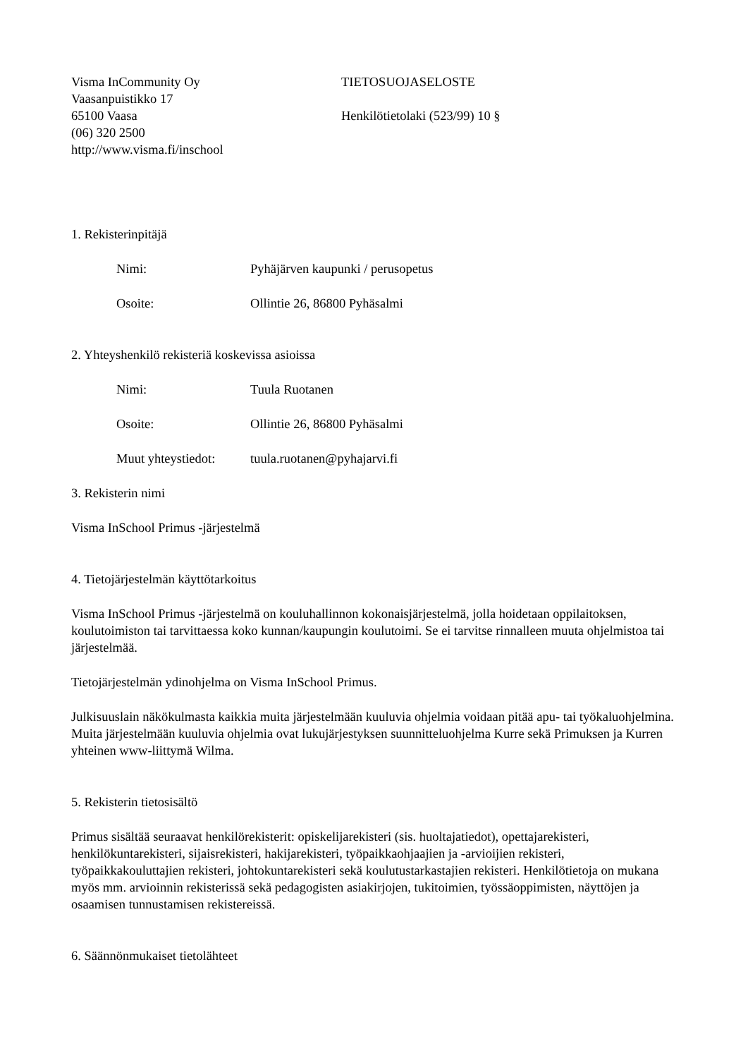Visma InCommunity Oy
Vaasanpuistikko 17
65100 Vaasa
(06) 320 2500
http://www.visma.fi/inschool
TIETOSUOJASELOSTE
Henkilötietolaki (523/99) 10 §
1. Rekisterinpitäjä
Nimi: Pyhäjärven kaupunki / perusopetus
Osoite: Ollintie 26, 86800 Pyhäsalmi
2. Yhteyshenkilö rekisteriä koskevissa asioissa
Nimi: Tuula Ruotanen
Osoite: Ollintie 26, 86800 Pyhäsalmi
Muut yhteystiedot:
tuula.ruotanen@pyhajarvi.fi
3. Rekisterin nimi
Visma InSchool Primus -järjestelmä
4. Tietojärjestelmän käyttötarkoitus
Visma InSchool Primus -järjestelmä on kouluhallinnon kokonaisjärjestelmä, jolla hoidetaan oppilaitoksen, koulutoimiston tai tarvittaessa koko kunnan/kaupungin koulutoimi. Se ei tarvitse rinnalleen muuta ohjelmistoa tai järjestelmää.
Tietojärjestelmän ydinohjelma on Visma InSchool Primus.
Julkisuuslain näkökulmasta kaikkia muita järjestelmään kuuluvia ohjelmia voidaan pitää apu- tai työkaluohjelmina. Muita järjestelmään kuuluvia ohjelmia ovat lukujärjestyksen suunnitteluohjelma Kurre sekä Primuksen ja Kurren yhteinen www-liittymä Wilma.
5. Rekisterin tietosisältö
Primus sisältää seuraavat henkilörekisterit: opiskelijarekisteri (sis. huoltajatiedot), opettajarekisteri, henkilökuntarekisteri, sijaisrekisteri, hakijarekisteri, työpaikkaohjaajien ja -arvioijien rekisteri, työpaikkakouluttajien rekisteri, johtokuntarekisteri sekä koulutustarkastajien rekisteri. Henkilötietoja on mukana myös mm. arvioinnin rekisterissä sekä pedagogisten asiakirjojen, tukitoimien, työssäoppimisten, näyttöjen ja osaamisen tunnustamisen rekistereissä.
6. Säännönmukaiset tietolähteet